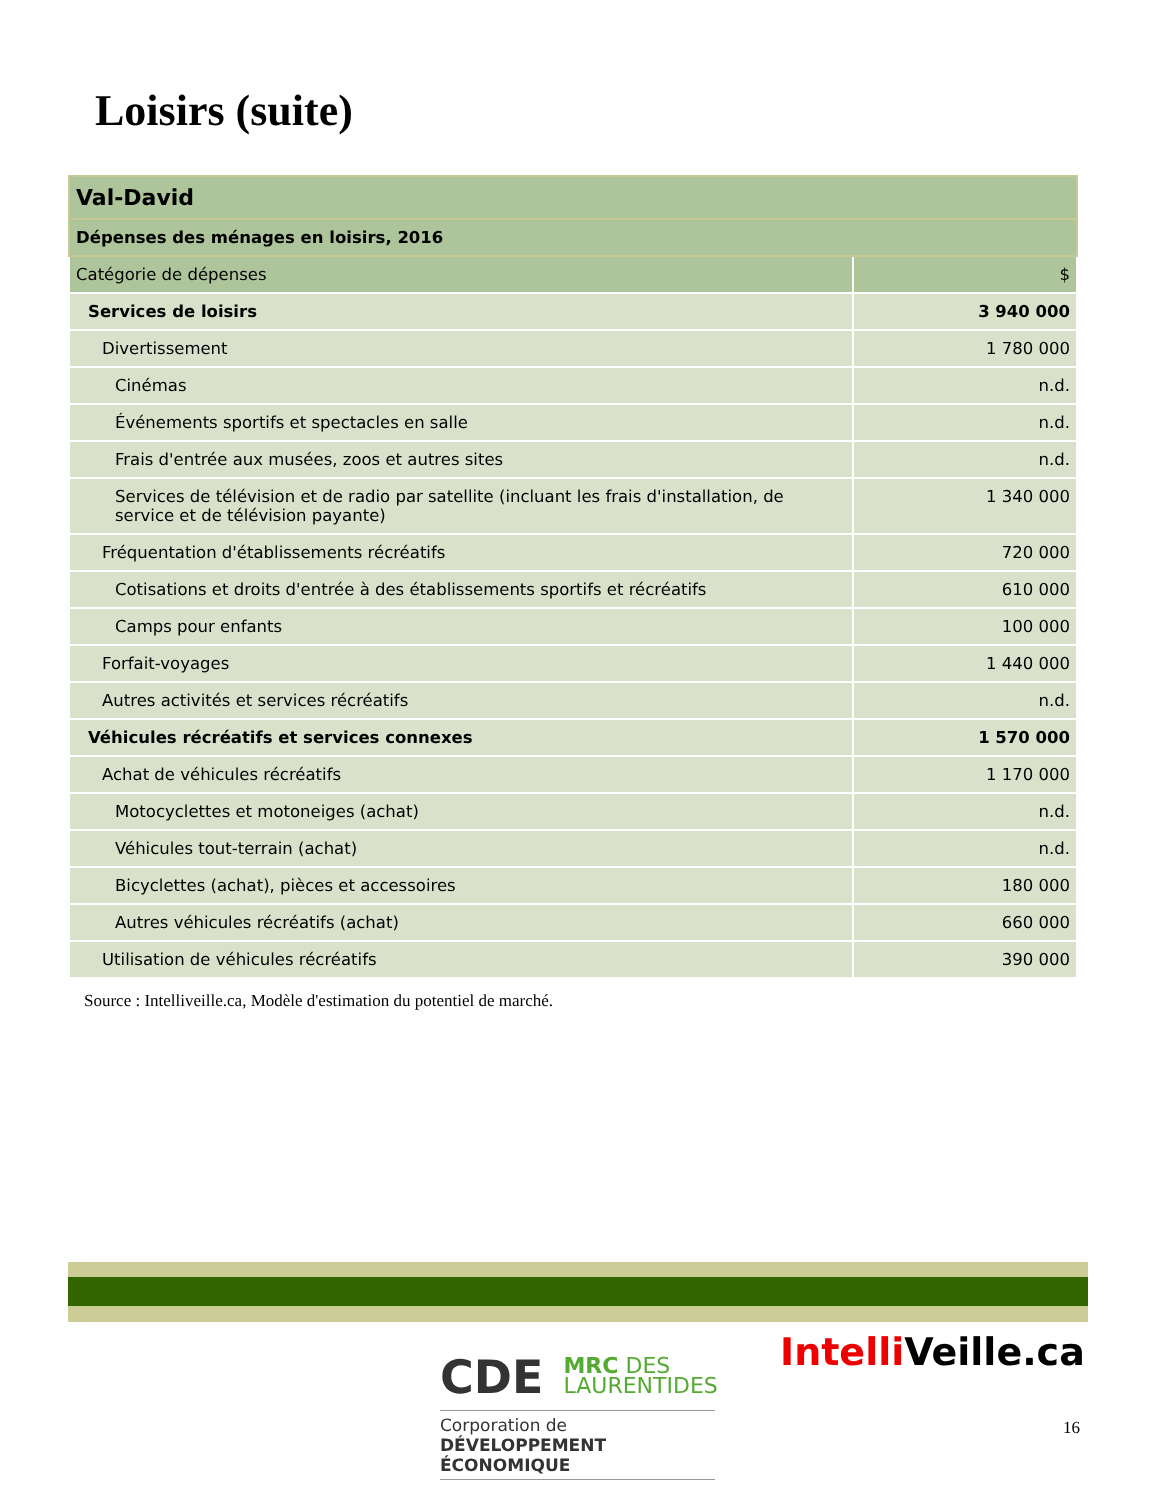Loisirs (suite)
| Val-David | |
| Dépenses des ménages en loisirs, 2016 | |
| Catégorie de dépenses | $ |
| Services de loisirs | 3 940 000 |
| Divertissement | 1 780 000 |
| Cinémas | n.d. |
| Événements sportifs et spectacles en salle | n.d. |
| Frais d'entrée aux musées, zoos et autres sites | n.d. |
| Services de télévision et de radio par satellite (incluant les frais d'installation, de service et de télévision payante) | 1 340 000 |
| Fréquentation d'établissements récréatifs | 720 000 |
| Cotisations et droits d'entrée à des établissements sportifs et récréatifs | 610 000 |
| Camps pour enfants | 100 000 |
| Forfait-voyages | 1 440 000 |
| Autres activités et services récréatifs | n.d. |
| Véhicules récréatifs et services connexes | 1 570 000 |
| Achat de véhicules récréatifs | 1 170 000 |
| Motocyclettes et motoneiges (achat) | n.d. |
| Véhicules tout-terrain (achat) | n.d. |
| Bicyclettes (achat), pièces et accessoires | 180 000 |
| Autres véhicules récréatifs (achat) | 660 000 |
| Utilisation de véhicules récréatifs | 390 000 |
Source : Intelliveille.ca, Modèle d'estimation du potentiel de marché.
CDE MRC DES
LAURENTIDES
Corporation de
DÉVELOPPEMENT ÉCONOMIQUE
Intelli Veille.ca
16